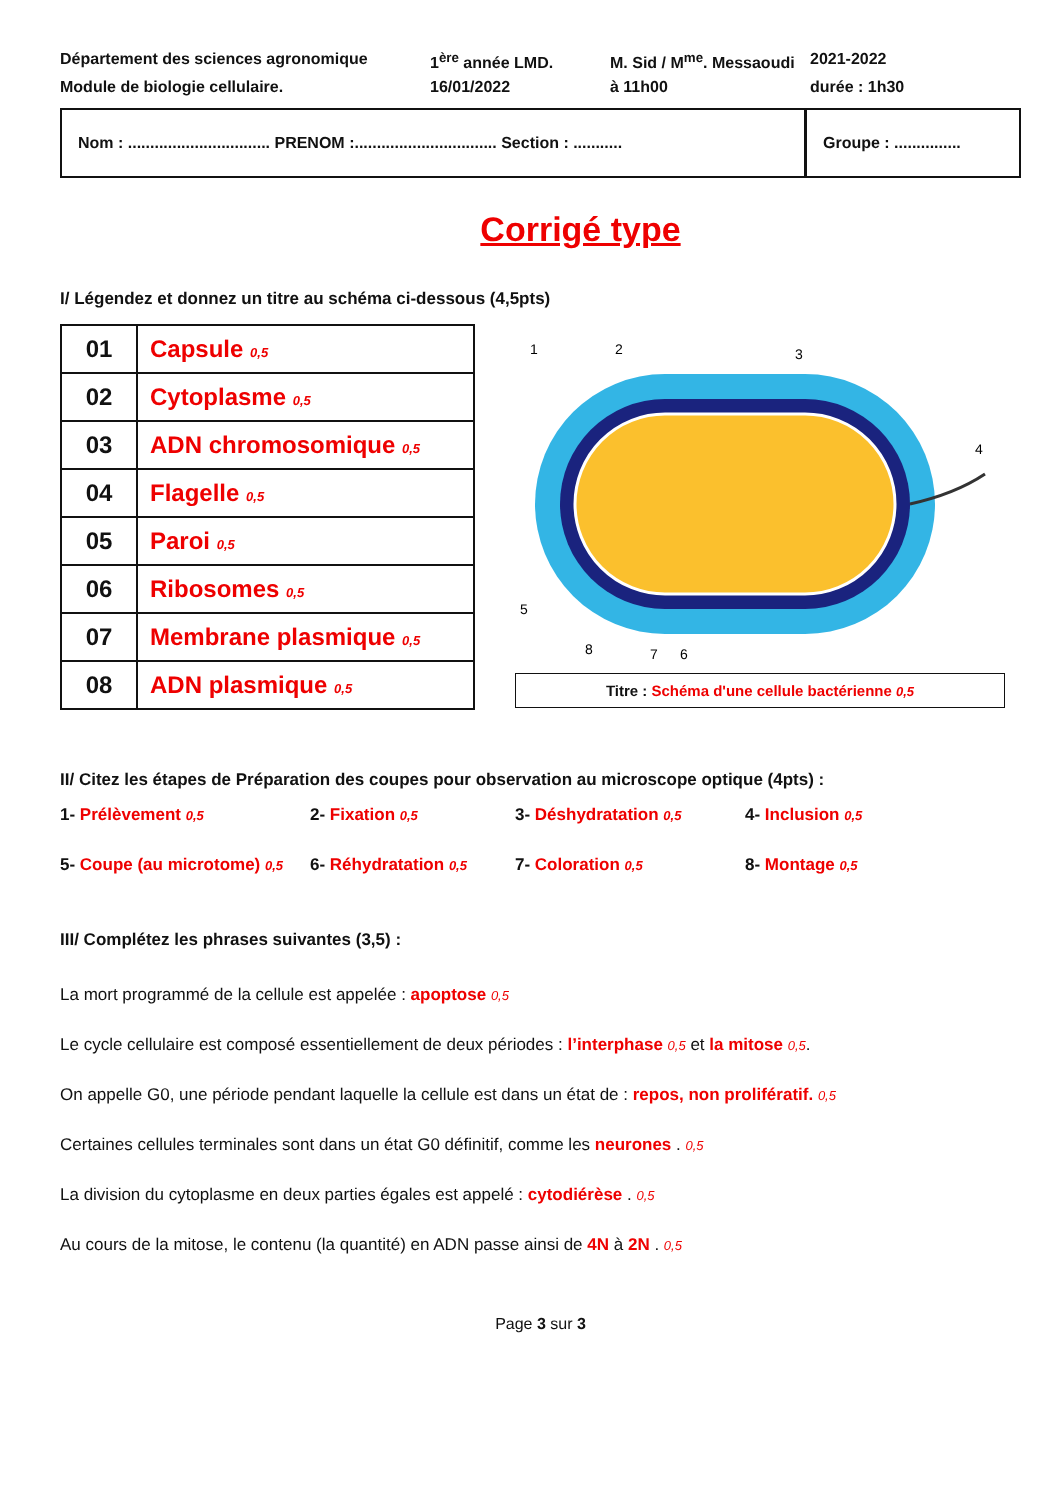Département des sciences agronomique
1<sup>ère</sup> année LMD.
M. Sid / M<sup>me</sup>. Messaoudi
2021-2022
Module de biologie cellulaire.
16/01/2022
à 11h00
durée : 1h30
Nom : ................................ PRENOM :................................ Section : ...........
Groupe : ...............
Corrigé type
I/ Légendez et donnez un titre au schéma ci-dessous (4,5pts)
| 01 | Capsule 0,5 |
| 02 | Cytoplasme 0,5 |
| 03 | ADN chromosomique 0,5 |
| 04 | Flagelle 0,5 |
| 05 | Paroi 0,5 |
| 06 | Ribosomes 0,5 |
| 07 | Membrane plasmique 0,5 |
| 08 | ADN plasmique 0,5 |
1
2
3
4
5
8
7
6
Titre : Schéma d'une cellule bactérienne 0,5
II/ Citez les étapes de Préparation des coupes pour observation au microscope optique (4pts) :
1- Prélèvement 0,5
2- Fixation 0,5
3- Déshydratation 0,5
4- Inclusion 0,5
5- Coupe (au microtome) 0,5
6- Réhydratation 0,5
7- Coloration 0,5
8- Montage 0,5
III/ Complétez les phrases suivantes (3,5) :
La mort programmé de la cellule est appelée : apoptose 0,5
Le cycle cellulaire est composé essentiellement de deux périodes : l’interphase 0,5 et la mitose 0,5.
On appelle G0, une période pendant laquelle la cellule est dans un état de : repos, non prolifératif. 0,5
Certaines cellules terminales sont dans un état G0 définitif, comme les neurones . 0,5
La division du cytoplasme en deux parties égales est appelé : cytodiérèse . 0,5
Au cours de la mitose, le contenu (la quantité) en ADN passe ainsi de 4N à 2N . 0,5
Page 3 sur 3